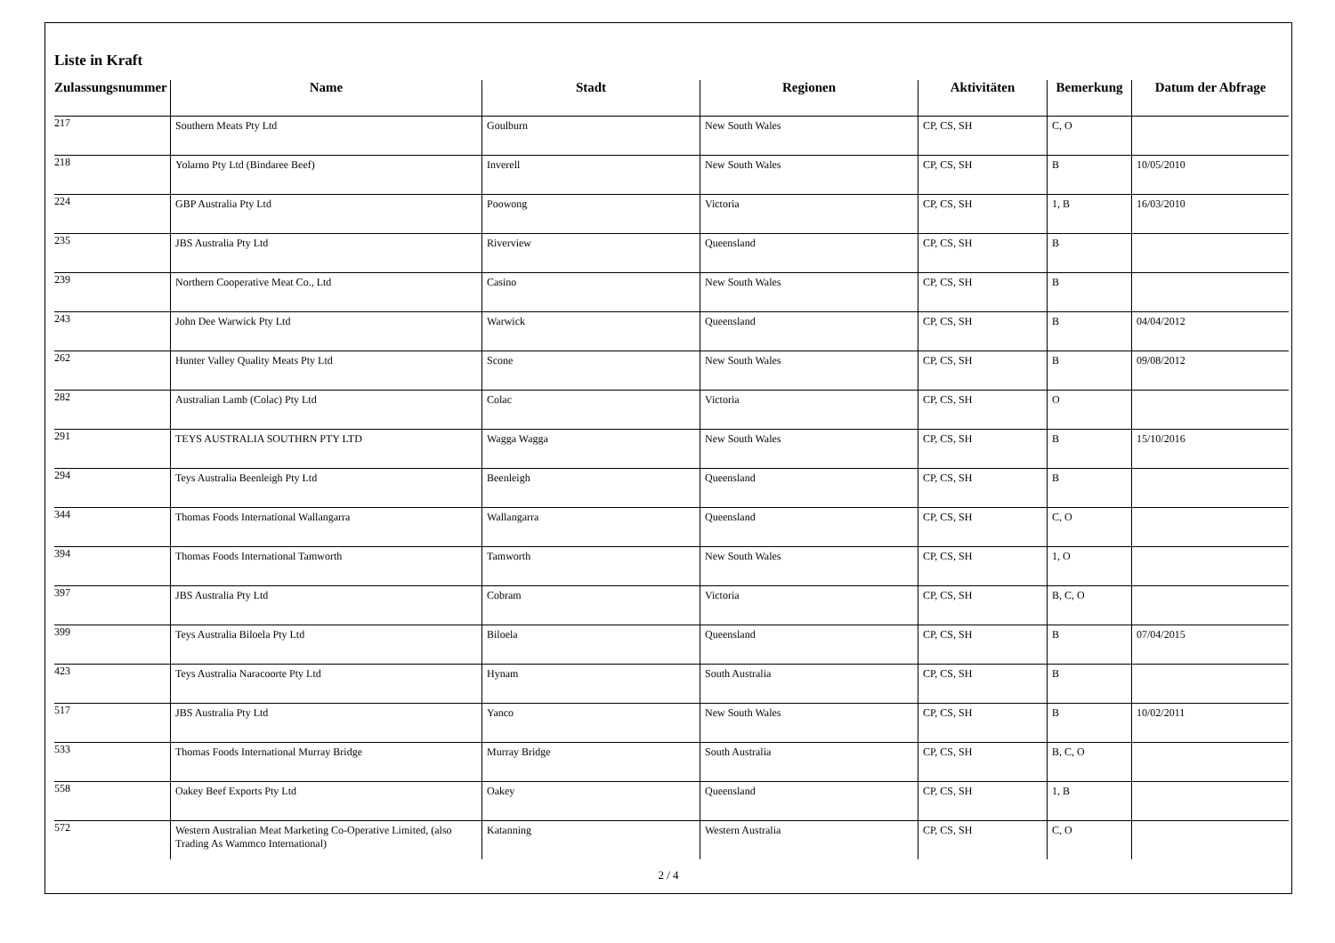Liste in Kraft
| Zulassungsnummer | Name | Stadt | Regionen | Aktivitäten | Bemerkung | Datum der Abfrage |
| --- | --- | --- | --- | --- | --- | --- |
| 217 | Southern Meats Pty Ltd | Goulburn | New South Wales | CP, CS, SH | C, O | |
| 218 | Yolarno Pty Ltd (Bindaree Beef) | Inverell | New South Wales | CP, CS, SH | B | 10/05/2010 |
| 224 | GBP Australia Pty Ltd | Poowong | Victoria | CP, CS, SH | 1, B | 16/03/2010 |
| 235 | JBS Australia Pty Ltd | Riverview | Queensland | CP, CS, SH | B | |
| 239 | Northern Cooperative Meat Co., Ltd | Casino | New South Wales | CP, CS, SH | B | |
| 243 | John Dee Warwick Pty Ltd | Warwick | Queensland | CP, CS, SH | B | 04/04/2012 |
| 262 | Hunter Valley Quality Meats Pty Ltd | Scone | New South Wales | CP, CS, SH | B | 09/08/2012 |
| 282 | Australian Lamb (Colac) Pty Ltd | Colac | Victoria | CP, CS, SH | O | |
| 291 | TEYS AUSTRALIA SOUTHRN PTY LTD | Wagga Wagga | New South Wales | CP, CS, SH | B | 15/10/2016 |
| 294 | Teys Australia Beenleigh Pty Ltd | Beenleigh | Queensland | CP, CS, SH | B | |
| 344 | Thomas Foods International Wallangarra | Wallangarra | Queensland | CP, CS, SH | C, O | |
| 394 | Thomas Foods International Tamworth | Tamworth | New South Wales | CP, CS, SH | 1, O | |
| 397 | JBS Australia Pty Ltd | Cobram | Victoria | CP, CS, SH | B, C, O | |
| 399 | Teys Australia Biloela Pty Ltd | Biloela | Queensland | CP, CS, SH | B | 07/04/2015 |
| 423 | Teys Australia Naracoorte Pty Ltd | Hynam | South Australia | CP, CS, SH | B | |
| 517 | JBS Australia Pty Ltd | Yanco | New South Wales | CP, CS, SH | B | 10/02/2011 |
| 533 | Thomas Foods International Murray Bridge | Murray Bridge | South Australia | CP, CS, SH | B, C, O | |
| 558 | Oakey Beef Exports Pty Ltd | Oakey | Queensland | CP, CS, SH | 1, B | |
| 572 | Western Australian Meat Marketing Co-Operative Limited, (also Trading As Wammco International) | Katanning | Western Australia | CP, CS, SH | C, O | |
2 / 4